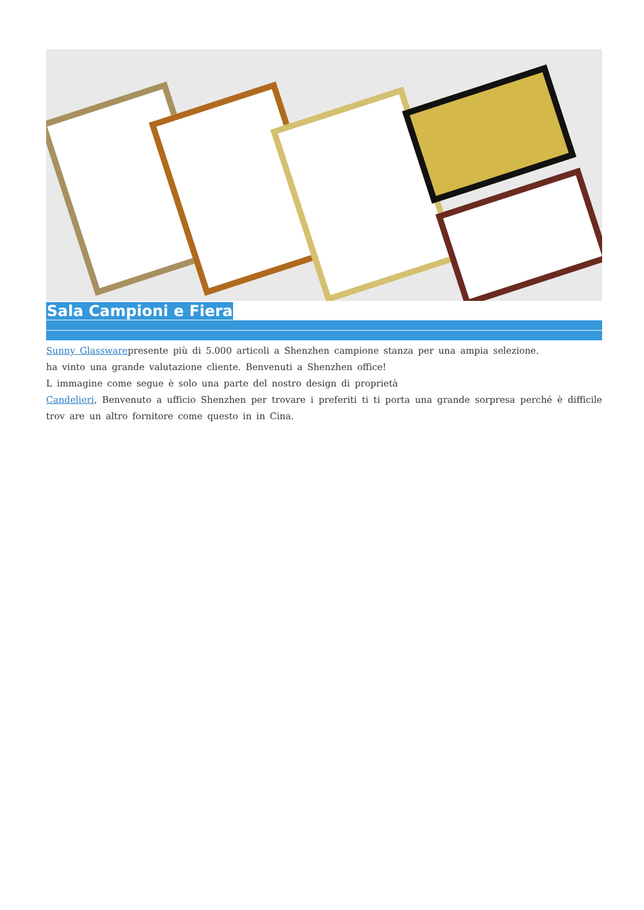Sala Campioni e Fiera
Sunny Glasswarepresente più di 5.000 articoli a Shenzhen campione stanza per una ampia selezione.
ha vinto una grande valutazione cliente. Benvenuti a Shenzhen office!
L immagine come segue è solo una parte del nostro design di proprietà
Candelieri, Benvenuto a ufficio Shenzhen per trovare i preferiti ti ti porta una grande sorpresa perché è difficile trov are un altro fornitore come questo in in Cina.